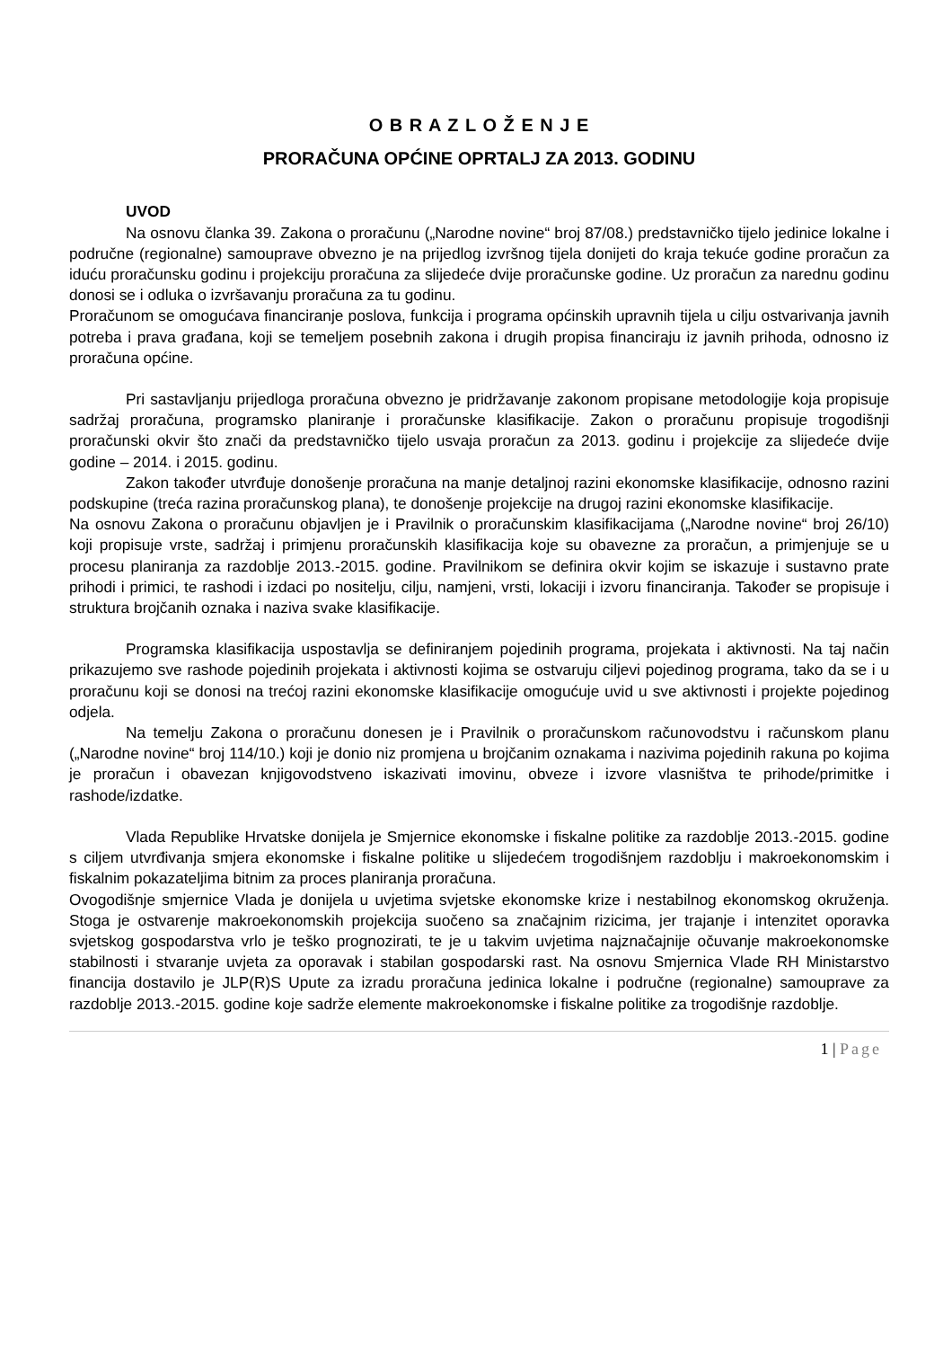O B R A Z L O Ž E N J E
PRORAČUNA OPĆINE OPRTALJ ZA 2013. GODINU
UVOD
Na osnovu članka 39. Zakona o proračunu („Narodne novine“ broj 87/08.) predstavničko tijelo jedinice lokalne i područne (regionalne) samouprave obvezno je na prijedlog izvršnog tijela donijeti do kraja tekuće godine proračun za iduću proračunsku godinu i projekciju proračuna za slijedeće dvije proračunske godine. Uz proračun za narednu godinu donosi se i odluka o izvršavanju proračuna za tu godinu.
Proračunom se omogućava financiranje poslova, funkcija i programa općinskih upravnih tijela u cilju ostvarivanja javnih potreba i prava građana, koji se temeljem posebnih zakona i drugih propisa financiraju iz javnih prihoda, odnosno iz proračuna općine.
Pri sastavljanju prijedloga proračuna obvezno je pridržavanje zakonom propisane metodologije koja propisuje sadržaj proračuna, programsko planiranje i proračunske klasifikacije. Zakon o proračunu propisuje trogodišnji proračunski okvir što znači da predstavničko tijelo usvaja proračun za 2013. godinu i projekcije za slijedeće dvije godine – 2014. i 2015. godinu.
Zakon također utvrđuje donošenje proračuna na manje detaljnoj razini ekonomske klasifikacije, odnosno razini podskupine (treća razina proračunskog plana), te donošenje projekcije na drugoj razini ekonomske klasifikacije.
Na osnovu Zakona o proračunu objavljen je i Pravilnik o proračunskim klasifikacijama („Narodne novine“ broj 26/10) koji propisuje vrste, sadržaj i primjenu proračunskih klasifikacija koje su obavezne za proračun, a primjenjuje se u procesu planiranja za razdoblje 2013.-2015. godine. Pravilnikom se definira okvir kojim se iskazuje i sustavno prate prihodi i primici, te rashodi i izdaci po nositelju, cilju, namjeni, vrsti, lokaciji i izvoru financiranja. Također se propisuje i struktura brojčanih oznaka i naziva svake klasifikacije.
Programska klasifikacija uspostavlja se definiranjem pojedinih programa, projekata i aktivnosti. Na taj način prikazujemo sve rashode pojedinih projekata i aktivnosti kojima se ostvaruju ciljevi pojedinog programa, tako da se i u proračunu koji se donosi na trećoj razini ekonomske klasifikacije omogućuje uvid u sve aktivnosti i projekte pojedinog odjela.
Na temelju Zakona o proračunu donesen je i Pravilnik o proračunskom računovodstvu i računskom planu („Narodne novine“ broj 114/10.) koji je donio niz promjena u brojčanim oznakama i nazivima pojedinih rakuna po kojima je proračun i obavezan knjigovodstveno iskazivati imovinu, obveze i izvore vlasništva te prihode/primitke i rashode/izdatke.
Vlada Republike Hrvatske donijela je Smjernice ekonomske i fiskalne politike za razdoblje 2013.-2015. godine s ciljem utvrđivanja smjera ekonomske i fiskalne politike u slijedećem trogodišnjem razdoblju i makroekonomskim i fiskalnim pokazateljima bitnim za proces planiranja proračuna.
Ovogodišnje smjernice Vlada je donijela u uvjetima svjetske ekonomske krize i nestabilnog ekonomskog okruženja. Stoga je ostvarenje makroekonomskih projekcija suočeno sa značajnim rizicima, jer trajanje i intenzitet oporavka svjetskog gospodarstva vrlo je teško prognozirati, te je u takvim uvjetima najznačajnije očuvanje makroekonomske stabilnosti i stvaranje uvjeta za oporavak i stabilan gospodarski rast. Na osnovu Smjernica Vlade RH Ministarstvo financija dostavilo je JLP(R)S Upute za izradu proračuna jedinica lokalne i područne (regionalne) samouprave za razdoblje 2013.-2015. godine koje sadrže elemente makroekonomske i fiskalne politike za trogodišnje razdoblje.
1 | Page